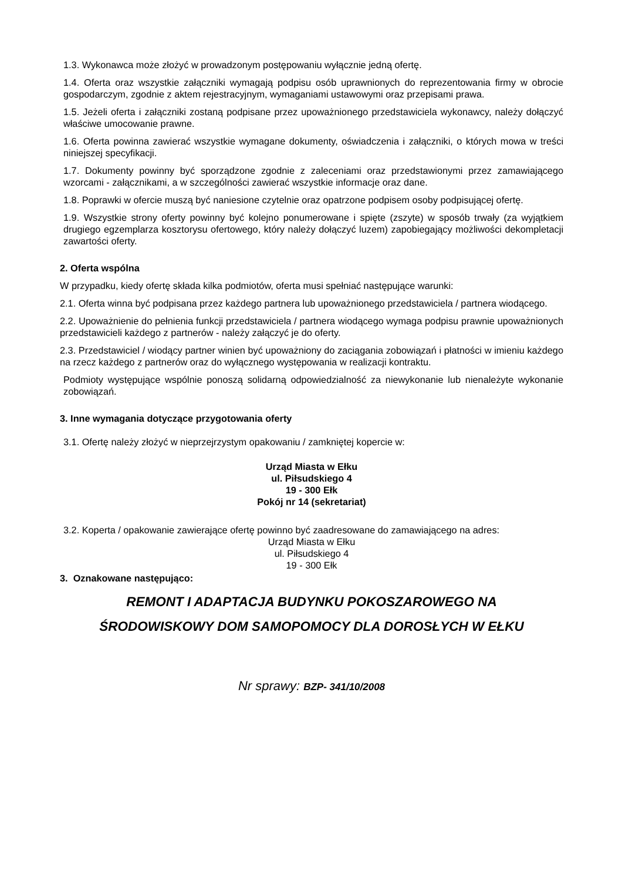1.3. Wykonawca może złożyć w prowadzonym postępowaniu wyłącznie jedną ofertę.
1.4. Oferta oraz wszystkie załączniki wymagają podpisu osób uprawnionych do reprezentowania firmy w obrocie gospodarczym, zgodnie z aktem rejestracyjnym, wymaganiami ustawowymi oraz przepisami prawa.
1.5. Jeżeli oferta i załączniki zostaną podpisane przez upoważnionego przedstawiciela wykonawcy, należy dołączyć właściwe umocowanie prawne.
1.6. Oferta powinna zawierać wszystkie wymagane dokumenty, oświadczenia i załączniki, o których mowa w treści niniejszej specyfikacji.
1.7. Dokumenty powinny być sporządzone zgodnie z zaleceniami oraz przedstawionymi przez zamawiającego wzorcami - załącznikami, a w szczególności zawierać wszystkie informacje oraz dane.
1.8. Poprawki w ofercie muszą być naniesione czytelnie oraz opatrzone podpisem osoby podpisującej ofertę.
1.9. Wszystkie strony oferty powinny być kolejno ponumerowane i spięte (zszyte) w sposób trwały (za wyjątkiem drugiego egzemplarza kosztorysu ofertowego, który należy dołączyć luzem) zapobiegający możliwości dekompletacji zawartości oferty.
2. Oferta wspólna
W przypadku, kiedy ofertę składa kilka podmiotów, oferta musi spełniać następujące warunki:
2.1. Oferta winna być podpisana przez każdego partnera lub upoważnionego przedstawiciela / partnera wiodącego.
2.2. Upoważnienie do pełnienia funkcji przedstawiciela / partnera wiodącego wymaga podpisu prawnie upoważnionych przedstawicieli każdego z partnerów - należy załączyć je do oferty.
2.3. Przedstawiciel / wiodący partner winien być upoważniony do zaciągania zobowiązań i płatności w imieniu każdego na rzecz każdego z partnerów oraz do wyłącznego występowania w realizacji kontraktu.
Podmioty występujące wspólnie ponoszą solidarną odpowiedzialność za niewykonanie lub nienależyte wykonanie zobowiązań.
3. Inne wymagania dotyczące przygotowania oferty
3.1. Ofertę należy złożyć w nieprzejrzystym opakowaniu / zamkniętej kopercie w:
Urząd Miasta w Ełku
ul. Piłsudskiego 4
19 - 300 Ełk
Pokój nr 14 (sekretariat)
3.2. Koperta / opakowanie zawierające ofertę powinno być zaadresowane do zamawiającego na adres:
Urząd Miasta w Ełku
ul. Piłsudskiego 4
19 - 300 Ełk
3. Oznakowane następująco:
REMONT I ADAPTACJA BUDYNKU POKOSZAROWEGO NA
ŚRODOWISKOWY DOM SAMOPOMOCY DLA DOROSŁYCH W EŁKU
Nr sprawy: BZP- 341/10/2008